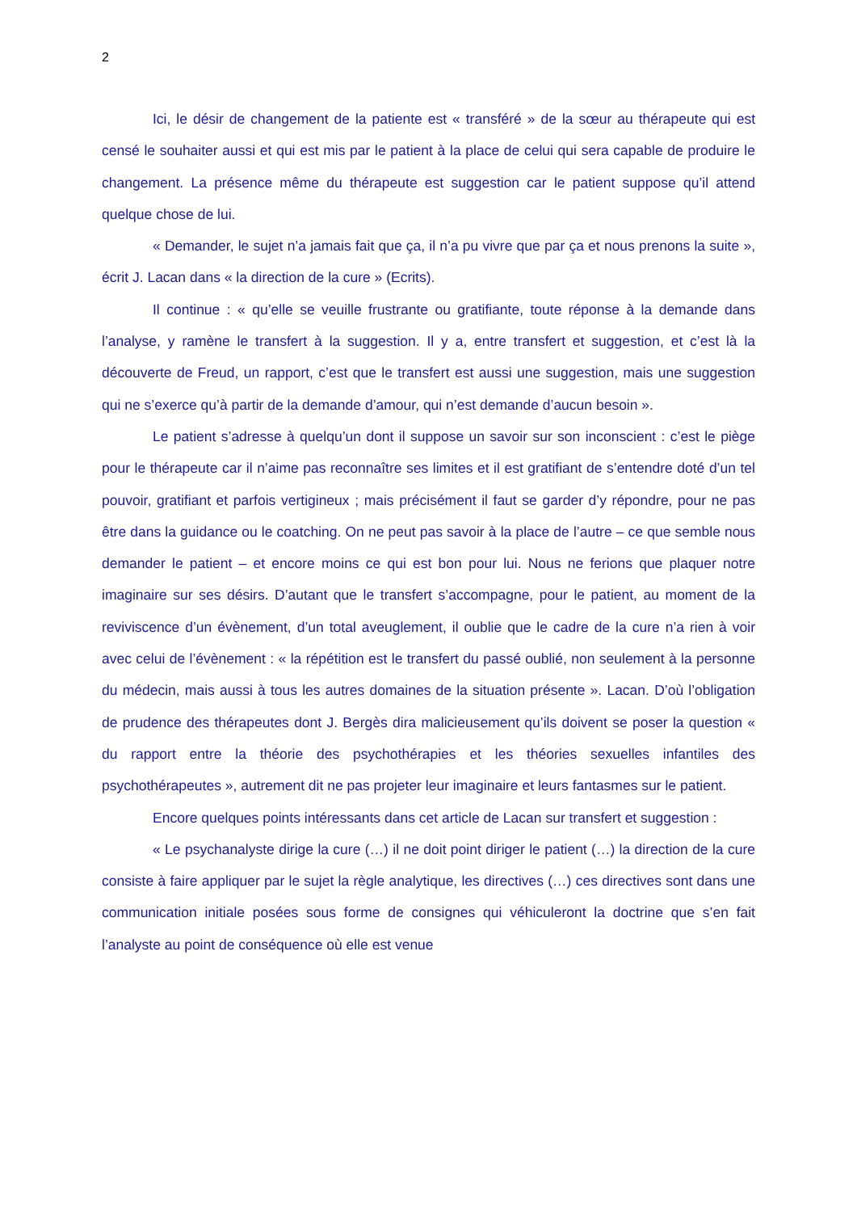2
Ici, le désir de changement de la patiente est « transféré » de la sœur au thérapeute qui est censé le souhaiter aussi et qui est mis par le patient à la place de celui qui sera capable de produire le changement. La présence même du thérapeute est suggestion car le patient suppose qu’il attend quelque chose de lui.
« Demander, le sujet n’a jamais fait que ça, il n’a pu vivre que par ça et nous prenons la suite », écrit J. Lacan dans « la direction de la cure » (Ecrits).
Il continue : « qu’elle se veuille frustrante ou gratifiante, toute réponse à la demande dans l’analyse, y ramène le transfert à la suggestion. Il y a, entre transfert et suggestion, et c’est là la découverte de Freud, un rapport, c’est que le transfert est aussi une suggestion, mais une suggestion qui ne s’exerce qu’à partir de la demande d’amour, qui n’est demande d’aucun besoin ».
Le patient s’adresse à quelqu’un dont il suppose un savoir sur son inconscient : c’est le piège pour le thérapeute car il n’aime pas reconnaître ses limites et il est gratifiant de s’entendre doté d’un tel pouvoir, gratifiant et parfois vertigineux ; mais précisément il faut se garder d’y répondre, pour ne pas être dans la guidance ou le coatching. On ne peut pas savoir à la place de l’autre – ce que semble nous demander le patient – et encore moins ce qui est bon pour lui. Nous ne ferions que plaquer notre imaginaire sur ses désirs. D’autant que le transfert s’accompagne, pour le patient, au moment de la reviviscence d’un évènement, d’un total aveuglement, il oublie que le cadre de la cure n’a rien à voir avec celui de l’évènement : « la répétition est le transfert du passé oublié, non seulement à la personne du médecin, mais aussi à tous les autres domaines de la situation présente ». Lacan. D’où l’obligation de prudence des thérapeutes dont J. Bergès dira malicieusement qu’ils doivent se poser la question « du rapport entre la théorie des psychothérapies et les théories sexuelles infantiles des psychothérapeutes », autrement dit ne pas projeter leur imaginaire et leurs fantasmes sur le patient.
Encore quelques points intéressants dans cet article de Lacan sur transfert et suggestion :
« Le psychanalyste dirige la cure (…) il ne doit point diriger le patient (…) la direction de la cure consiste à faire appliquer par le sujet la règle analytique, les directives (…) ces directives sont dans une communication initiale posées sous forme de consignes qui véhiculeront la doctrine que s’en fait l’analyste au point de conséquence où elle est venue